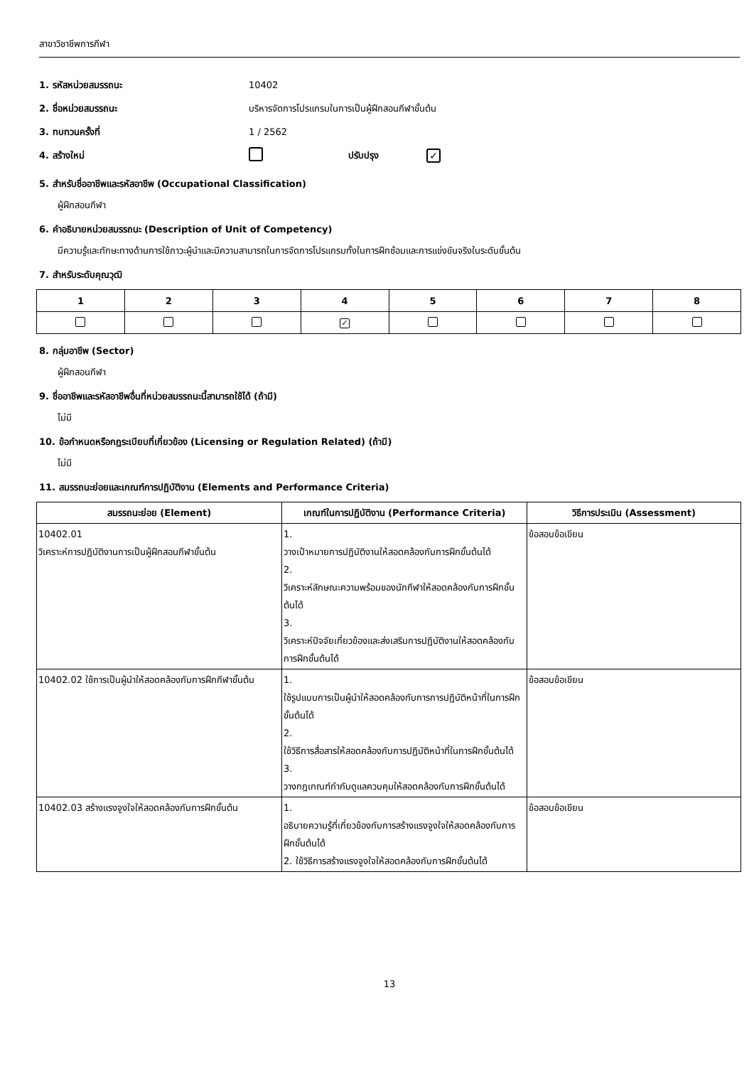สาขาวิชาชีพการกีฬา
1. รหัสหน่วยสมรรถนะ 10402
2. ชื่อหน่วยสมรรถนะ
บริหารจัดการโปรแกรมในการเป็นผู้ฝึกสอนกีฬาขั้นต้น
3. ทบทวนครั้งที่ 1 / 2562
4. สร้างใหม่ ปรับปรุง
✓
5. สำหรับชื่ออาชีพและรหัสอาชีพ (Occupational Classification)
ผู้ฝึกสอนกีฬา
6. คำอธิบายหน่วยสมรรถนะ (Description of Unit of Competency)
มีความรู้และทักษะทางด้านการใช้ภาวะผู้นำและมีความสามารถในการจัดการโปรแกรมทั้งในการฝึกซ้อมและการแข่งขันจริงในระดับขั้นต้น
7. สำหรับระดับคุณวุฒิ
| 1 | 2 | 3 | 4 | 5 | 6 | 7 | 8 |
| --- | --- | --- | --- | --- | --- | --- | --- |
| | | | ✓ | | | | |
8. กลุ่มอาชีพ (Sector)
ผู้ฝึกสอนกีฬา
9. ชื่ออาชีพและรหัสอาชีพอื่นที่หน่วยสมรรถนะนี้สามารถใช้ได้ (ถ้ามี)
ไม่มี
10. ข้อกำหนดหรือกฎระเบียบที่เกี่ยวข้อง (Licensing or Regulation Related) (ถ้ามี)
ไม่มี
11. สมรรถนะย่อยและเกณฑ์การปฏิบัติงาน (Elements and Performance Criteria)
| สมรรถนะย่อย (Element) | เกณฑ์ในการปฏิบัติงาน (Performance Criteria) | วิธีการประเมิน (Assessment) |
| --- | --- | --- |
| 10402.01 วิเคราะห์การปฏิบัติงานการเป็นผู้ฝึกสอนกีฬาขั้นต้น | 1. วางเป้าหมายการปฏิบัติงานให้สอดคล้องกับการฝึกขั้นต้นได้ 2. วิเคราะห์ลักษณะความพร้อมของนักกีฬาให้สอดคล้องกับการฝึกขั้นต้นได้ 3. วิเคราะห์ปัจจัยเกี่ยวข้องและส่งเสริมการปฏิบัติงานให้สอดคล้องกับการฝึกขั้นต้นได้ | ข้อสอบข้อเขียน |
| 10402.02 ใช้การเป็นผู้นำให้สอดคล้องกับการฝึกกีฬาขั้นต้น | 1. ใช้รูปแบบการเป็นผู้นำให้สอดคล้องกับการการปฏิบัติหน้าที่ในการฝึกขั้นต้นได้ 2. ใช้วิธีการสื่อสารให้สอดคล้องกับการปฏิบัติหน้าที่ในการฝึกขั้นต้นได้ 3. วางกฎเกณฑ์กำกับดูแลควบคุมให้สอดคล้องกับการฝึกขั้นต้นได้ | ข้อสอบข้อเขียน |
| 10402.03 สร้างแรงจูงใจให้สอดคล้องกับการฝึกขั้นต้น | 1. อธิบายความรู้ที่เกี่ยวข้องกับการสร้างแรงจูงใจให้สอดคล้องกับการฝึกขั้นต้นได้ 2. ใช้วิธีการสร้างแรงจูงใจให้สอดคล้องกับการฝึกขั้นต้นได้ | ข้อสอบข้อเขียน |
13